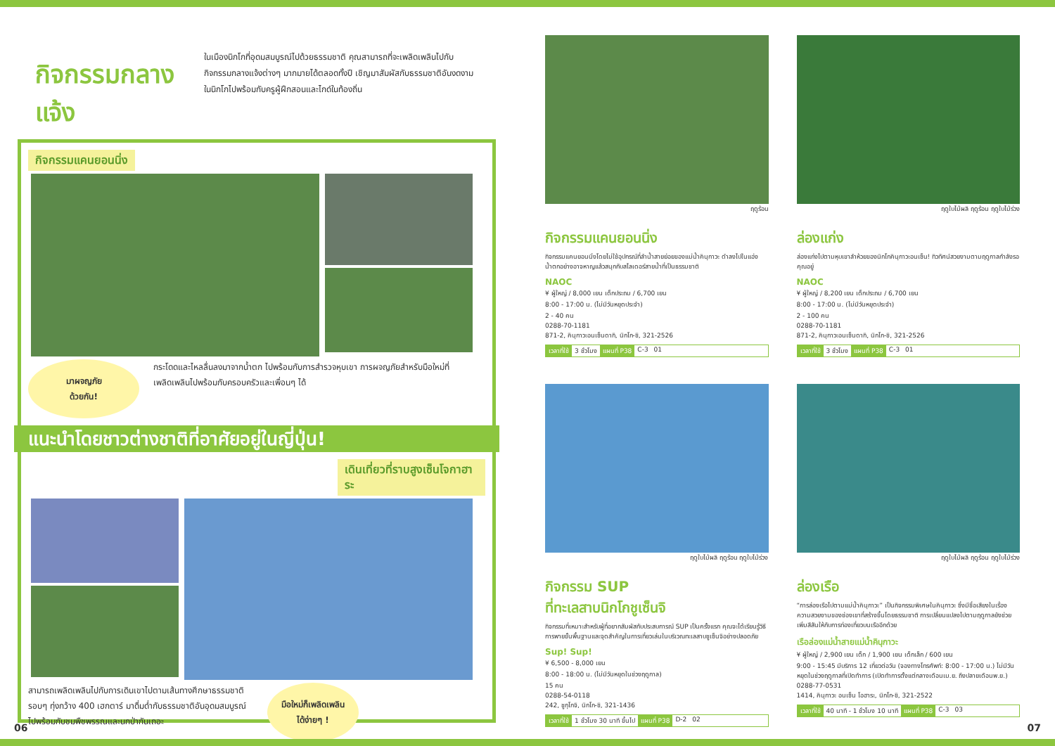กิจกรรมกลางแจ้ง
ในเมืองนิกโกที่อุดมสมบูรณ์ไปด้วยธรรมชาติ คุณสามารถที่จะเพลิดเพลินไปกับกิจกรรมกลางแจ้งต่างๆ มากมายได้ตลอดทั้งปี เชิญมาสัมผัสกับธรรมชาติอันงดงามในนิกโกไปพร้อมกับครูผู้ฝึกสอนและไกด์ในท้องถิ่น
กิจกรรมแคนยอนนิ่ง
มาผจญภัย
ด้วยกัน!
กระโดดและไหลลื่นลงมาจากน้ำตก ไปพร้อมกับการสำรวจหุบเขา การผจญภัยสำหรับมือใหม่ที่เพลิดเพลินไปพร้อมกับครอบครัวและเพื่อนๆ ได้
แนะนำโดยชาวต่างชาติที่อาศัยอยู่ในญี่ปุ่น!
เดินเที่ยวที่ราบสูงเซ็นโจกาฮาระ
สามารถเพลิดเพลินไปกับการเดินเขาไปตามเส้นทางศึกษาธรรมชาติ รอบๆ ทุ่งกว้าง 400 เฮกตาร์ มาดื่มด่ำกับธรรมชาติอันอุดมสมบูรณ์ ไปพร้อมกับชมพืชพรรณและนกป่ากันเถอะ
มือใหม่ก็เพลิดเพลิน
ได้ง่ายๆ !
ฤดูร้อน
กิจกรรมแคนยอนนิ่ง
กิจกรรมแคนยอนนิ่งโดยไม่ใช้อุปกรณ์ที่ลำน้ำสายย่อยของแม่น้ำคินุกาวะ ดำลงไปในแอ่งน้ำตกอย่างอาจหาญแล้วสนุกกับสไลเดอร์สายน้ำที่เป็นธรรมชาติ
NAOC
¥ ผู้ใหญ่ / 8,000 เยน เด็กประถม / 6,700 เยน
8:00 - 17:00 น. (ไม่มีวันหยุดประจำ)
2 - 40 คน
0288-70-1181
871-2, คินุกาวะอนเซ็นดากิ, นิกโก-ชิ, 321-2526
เวลาที่ใช้ 3 ชั่วโมง แผนที่ P38 C-3 01
ฤดูใบไม้ผลิ ฤดูร้อน ฤดูใบไม้ร่วง
ล่องแก่ง
ล่องแก่งไปตามหุบเขาลำห้วยของนิกโกคินุกาวะอนเซ็น! ทิวทัศน์สวยงามตามฤดูกาลกำลังรอคุณอยู่
NAOC
¥ ผู้ใหญ่ / 8,200 เยน เด็กประถม / 6,700 เยน
8:00 - 17:00 น. (ไม่มีวันหยุดประจำ)
2 - 100 คน
0288-70-1181
871-2, คินุกาวะอนเซ็นดากิ, นิกโก-ชิ, 321-2526
เวลาที่ใช้ 3 ชั่วโมง แผนที่ P38 C-3 01
ฤดูใบไม้ผลิ ฤดูร้อน ฤดูใบไม้ร่วง
กิจกรรม SUP
ที่ทะเลสาบนิกโกชูเซ็นจิ
กิจกรรมที่เหมาะสำหรับผู้ที่อยากสัมผัสกับประสบการณ์ SUP เป็นครั้งแรก คุณจะได้เรียนรู้วิธีการพายขั้นพื้นฐานและจุดสำคัญในการเที่ยวเล่นในบริเวณทะเลสาบชูเซ็นจิอย่างปลอดภัย
Sup! Sup!
¥ 6,500 - 8,000 เยน
8:00 - 18:00 น. (ไม่มีวันหยุดในช่วงฤดูกาล)
15 คน
0288-54-0118
242, ชูกุโกจิ, นิกโก-ชิ, 321-1436
เวลาที่ใช้ 1 ชั่วโมง 30 นาที ขึ้นไป แผนที่ P38 D-2 02
ฤดูใบไม้ผลิ ฤดูร้อน ฤดูใบไม้ร่วง
ล่องเรือ
“การล่องเรือไปตามแม่น้ำคินุกาวะ” เป็นกิจกรรมพิเศษในคินุกาวะ ซึ่งมีชื่อเสียงในเรื่องความสวยงามของช่องเขาที่สร้างขึ้นโดยธรรมชาติ การเปลี่ยนแปลงไปตามฤดูกาลยังช่วยเพิ่มสีสันให้กับการท่องเที่ยวบนเรืออีกด้วย
เรือล่องแม่น้ำสายแม่น้ำคินุกาวะ
¥ ผู้ใหญ่ / 2,900 เยน เด็ก / 1,900 เยน เด็กเล็ก / 600 เยน
9:00 - 15:45 มีบริการ 12 เที่ยวต่อวัน (จองทางโทรศัพท์: 8:00 - 17:00 น.) ไม่มีวันหยุดในช่วงฤดูกาลที่เปิดทำการ (เปิดทำการตั้งแต่กลางเดือนเม.ย. ถึงปลายเดือนพ.ย.)
0288-77-0531
1414, คินุกาวะ อนเซ็น โอฮาระ, นิกโก-ชิ, 321-2522
เวลาที่ใช้ 40 นาที - 1 ชั่วโมง 10 นาที แผนที่ P38 C-3 03
06 07